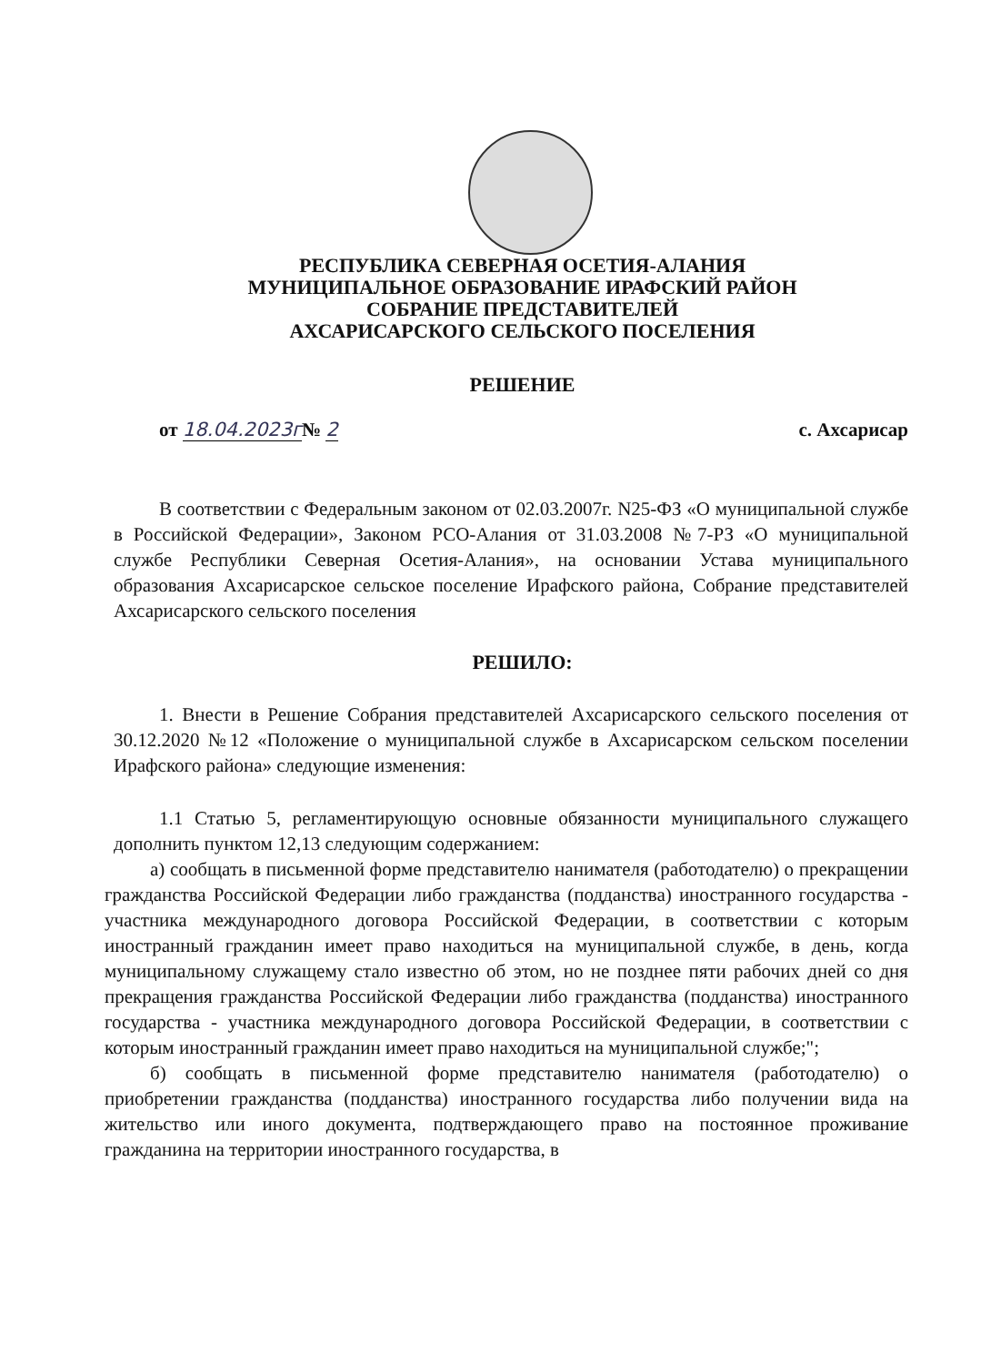РЕСПУБЛИКА СЕВЕРНАЯ ОСЕТИЯ-АЛАНИЯ
МУНИЦИПАЛЬНОЕ ОБРАЗОВАНИЕ ИРАФСКИЙ РАЙОН
СОБРАНИЕ ПРЕДСТАВИТЕЛЕЙ
АХСАРИСАРСКОГО СЕЛЬСКОГО ПОСЕЛЕНИЯ
РЕШЕНИЕ
от 18.04.2023г№ 2 с. Ахсарисар
В соответствии с Федеральным законом от 02.03.2007г. N25-ФЗ «О муниципальной службе в Российской Федерации», Законом РСО-Алания от 31.03.2008 №7-РЗ «О муниципальной службе Республики Северная Осетия-Алания», на основании Устава муниципального образования Ахсарисарское сельское поселение Ирафского района, Собрание представителей Ахсарисарского сельского поселения
РЕШИЛО:
1. Внести в Решение Собрания представителей Ахсарисарского сельского поселения от 30.12.2020 №12 «Положение о муниципальной службе в Ахсарисарском сельском поселении Ирафского района» следующие изменения:
1.1 Статью 5, регламентирующую основные обязанности муниципального служащего дополнить пунктом 12,13 следующим содержанием:
а) сообщать в письменной форме представителю нанимателя (работодателю) о прекращении гражданства Российской Федерации либо гражданства (подданства) иностранного государства - участника международного договора Российской Федерации, в соответствии с которым иностранный гражданин имеет право находиться на муниципальной службе, в день, когда муниципальному служащему стало известно об этом, но не позднее пяти рабочих дней со дня прекращения гражданства Российской Федерации либо гражданства (подданства) иностранного государства - участника международного договора Российской Федерации, в соответствии с которым иностранный гражданин имеет право находиться на муниципальной службе;";
б) сообщать в письменной форме представителю нанимателя (работодателю) о приобретении гражданства (подданства) иностранного государства либо получении вида на жительство или иного документа, подтверждающего право на постоянное проживание гражданина на территории иностранного государства, в